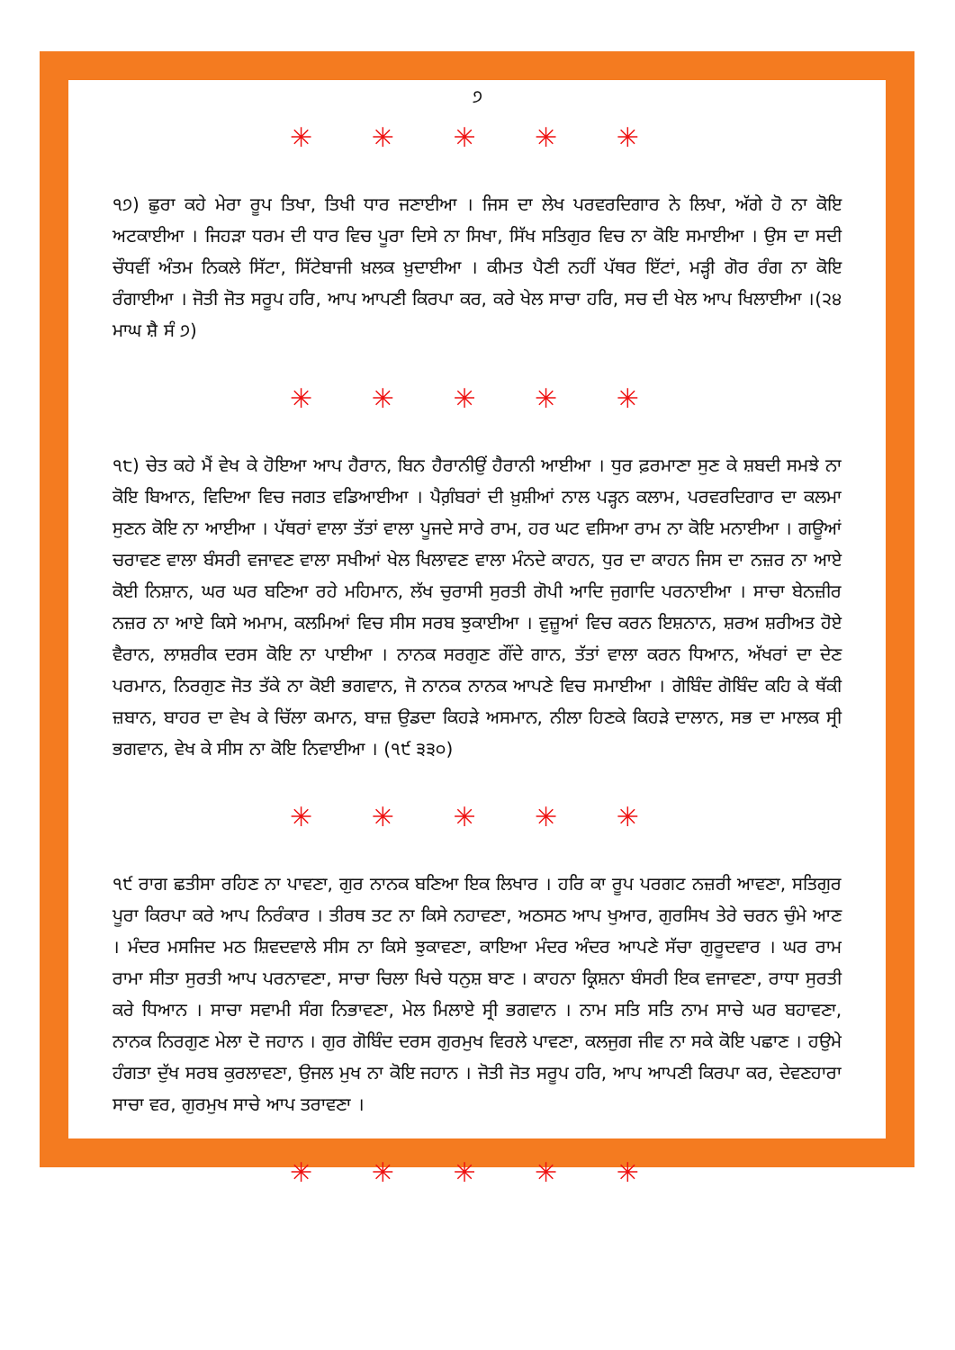੭
✳ ✳ ✳ ✳ ✳
੧੭) ਛੁਰਾ ਕਹੇ ਮੇਰਾ ਰੂਪ ਤਿਖਾ, ਤਿਖੀ ਧਾਰ ਜਣਾਈਆ । ਜਿਸ ਦਾ ਲੇਖ ਪਰਵਰਦਿਗਾਰ ਨੇ ਲਿਖਾ, ਅੱਗੇ ਹੋ ਨਾ ਕੋਇ ਅਟਕਾਈਆ । ਜਿਹੜਾ ਧਰਮ ਦੀ ਧਾਰ ਵਿਚ ਪੂਰਾ ਦਿਸੇ ਨਾ ਸਿਖਾ, ਸਿੱਖ ਸਤਿਗੁਰ ਵਿਚ ਨਾ ਕੋਇ ਸਮਾਈਆ । ਉਸ ਦਾ ਸਦੀ ਚੌਧਵੀਂ ਅੰਤਮ ਨਿਕਲੇ ਸਿੱਟਾ, ਸਿੱਟੇਬਾਜੀ ਖ਼ਲਕ ਖ਼ੁਦਾਈਆ । ਕੀਮਤ ਪੈਣੀ ਨਹੀਂ ਪੱਥਰ ਇੱਟਾਂ, ਮੜ੍ਹੀ ਗੋਰ ਰੰਗ ਨਾ ਕੋਇ ਰੰਗਾਈਆ । ਜੋਤੀ ਜੋਤ ਸਰੂਪ ਹਰਿ, ਆਪ ਆਪਣੀ ਕਿਰਪਾ ਕਰ, ਕਰੇ ਖੇਲ ਸਾਚਾ ਹਰਿ, ਸਚ ਦੀ ਖੇਲ ਆਪ ਖਿਲਾਈਆ ।(੨੪ ਮਾਘ ਸ਼ੈ ਸੰ ੭)
✳ ✳ ✳ ✳ ✳
੧੮) ਚੇਤ ਕਹੇ ਮੈਂ ਵੇਖ ਕੇ ਹੋਇਆ ਆਪ ਹੈਰਾਨ, ਬਿਨ ਹੈਰਾਨੀਉਂ ਹੈਰਾਨੀ ਆਈਆ । ਧੁਰ ਫ਼ਰਮਾਣਾ ਸੁਣ ਕੇ ਸ਼ਬਦੀ ਸਮਝੇ ਨਾ ਕੋਇ ਬਿਆਨ, ਵਿਦਿਆ ਵਿਚ ਜਗਤ ਵਡਿਆਈਆ । ਪੈਗ਼ੰਬਰਾਂ ਦੀ ਖ਼ੁਸ਼ੀਆਂ ਨਾਲ ਪੜ੍ਹਨ ਕਲਾਮ, ਪਰਵਰਦਿਗਾਰ ਦਾ ਕਲਮਾ ਸੁਣਨ ਕੋਇ ਨਾ ਆਈਆ । ਪੱਥਰਾਂ ਵਾਲਾ ਤੱਤਾਂ ਵਾਲਾ ਪੂਜਦੇ ਸਾਰੇ ਰਾਮ, ਹਰ ਘਟ ਵਸਿਆ ਰਾਮ ਨਾ ਕੋਇ ਮਨਾਈਆ । ਗਊਆਂ ਚਰਾਵਣ ਵਾਲਾ ਬੰਸਰੀ ਵਜਾਵਣ ਵਾਲਾ ਸਖੀਆਂ ਖੇਲ ਖਿਲਾਵਣ ਵਾਲਾ ਮੰਨਦੇ ਕਾਹਨ, ਧੁਰ ਦਾ ਕਾਹਨ ਜਿਸ ਦਾ ਨਜ਼ਰ ਨਾ ਆਏ ਕੋਈ ਨਿਸ਼ਾਨ, ਘਰ ਘਰ ਬਣਿਆ ਰਹੇ ਮਹਿਮਾਨ, ਲੱਖ ਚੁਰਾਸੀ ਸੁਰਤੀ ਗੋਪੀ ਆਦਿ ਜੁਗਾਦਿ ਪਰਨਾਈਆ । ਸਾਚਾ ਬੇਨਜ਼ੀਰ ਨਜ਼ਰ ਨਾ ਆਏ ਕਿਸੇ ਅਮਾਮ, ਕਲਮਿਆਂ ਵਿਚ ਸੀਸ ਸਰਬ ਝੁਕਾਈਆ । ਵੁਜ਼ੂਆਂ ਵਿਚ ਕਰਨ ਇਸ਼ਨਾਨ, ਸ਼ਰਅ ਸ਼ਰੀਅਤ ਹੋਏ ਵੈਰਾਨ, ਲਾਸ਼ਰੀਕ ਦਰਸ ਕੋਇ ਨਾ ਪਾਈਆ । ਨਾਨਕ ਸਰਗੁਣ ਗੌਂਦੇ ਗਾਨ, ਤੱਤਾਂ ਵਾਲਾ ਕਰਨ ਧਿਆਨ, ਅੱਖਰਾਂ ਦਾ ਦੇਣ ਪਰਮਾਨ, ਨਿਰਗੁਣ ਜੋਤ ਤੱਕੇ ਨਾ ਕੋਈ ਭਗਵਾਨ, ਜੋ ਨਾਨਕ ਨਾਨਕ ਆਪਣੇ ਵਿਚ ਸਮਾਈਆ । ਗੋਬਿੰਦ ਗੋਬਿੰਦ ਕਹਿ ਕੇ ਥੱਕੀ ਜ਼ਬਾਨ, ਬਾਹਰ ਦਾ ਵੇਖ ਕੇ ਚਿੱਲਾ ਕਮਾਨ, ਬਾਜ਼ ਉਡਦਾ ਕਿਹੜੇ ਅਸਮਾਨ, ਨੀਲਾ ਹਿਣਕੇ ਕਿਹੜੇ ਦਾਲਾਨ, ਸਭ ਦਾ ਮਾਲਕ ਸ੍ਰੀ ਭਗਵਾਨ, ਵੇਖ ਕੇ ਸੀਸ ਨਾ ਕੋਇ ਨਿਵਾਈਆ । (੧੯ ੩੩੦)
✳ ✳ ✳ ✳ ✳
੧੯ ਰਾਗ ਛਤੀਸਾ ਰਹਿਣ ਨਾ ਪਾਵਣਾ, ਗੁਰ ਨਾਨਕ ਬਣਿਆ ਇਕ ਲਿਖਾਰ । ਹਰਿ ਕਾ ਰੂਪ ਪਰਗਟ ਨਜ਼ਰੀ ਆਵਣਾ, ਸਤਿਗੁਰ ਪੂਰਾ ਕਿਰਪਾ ਕਰੇ ਆਪ ਨਿਰੰਕਾਰ । ਤੀਰਥ ਤਟ ਨਾ ਕਿਸੇ ਨਹਾਵਣਾ, ਅਠਸਠ ਆਪ ਖੁਆਰ, ਗੁਰਸਿਖ ਤੇਰੇ ਚਰਨ ਚੁੰਮੇ ਆਣ । ਮੰਦਰ ਮਸਜਿਦ ਮਠ ਸ਼ਿਵਦਵਾਲੇ ਸੀਸ ਨਾ ਕਿਸੇ ਝੁਕਾਵਣਾ, ਕਾਇਆ ਮੰਦਰ ਅੰਦਰ ਆਪਣੇ ਸੱਚਾ ਗੁਰੂਦਵਾਰ । ਘਰ ਰਾਮ ਰਾਮਾ ਸੀਤਾ ਸੁਰਤੀ ਆਪ ਪਰਨਾਵਣਾ, ਸਾਚਾ ਚਿਲਾ ਖਿਚੇ ਧਨੁਸ਼ ਬਾਣ । ਕਾਹਨਾ ਕ੍ਰਿਸ਼ਨਾ ਬੰਸਰੀ ਇਕ ਵਜਾਵਣਾ, ਰਾਧਾ ਸੁਰਤੀ ਕਰੇ ਧਿਆਨ । ਸਾਚਾ ਸਵਾਮੀ ਸੰਗ ਨਿਭਾਵਣਾ, ਮੇਲ ਮਿਲਾਏ ਸ੍ਰੀ ਭਗਵਾਨ । ਨਾਮ ਸਤਿ ਸਤਿ ਨਾਮ ਸਾਚੇ ਘਰ ਬਹਾਵਣਾ, ਨਾਨਕ ਨਿਰਗੁਣ ਮੇਲਾ ਦੋ ਜਹਾਨ । ਗੁਰ ਗੋਬਿੰਦ ਦਰਸ ਗੁਰਮੁਖ ਵਿਰਲੇ ਪਾਵਣਾ, ਕਲਜੁਗ ਜੀਵ ਨਾ ਸਕੇ ਕੋਇ ਪਛਾਣ । ਹਉਮੇ ਹੰਗਤਾ ਦੁੱਖ ਸਰਬ ਕੁਰਲਾਵਣਾ, ਉਜਲ ਮੁਖ ਨਾ ਕੋਇ ਜਹਾਨ । ਜੋਤੀ ਜੋਤ ਸਰੂਪ ਹਰਿ, ਆਪ ਆਪਣੀ ਕਿਰਪਾ ਕਰ, ਦੇਵਣਹਾਰਾ ਸਾਚਾ ਵਰ, ਗੁਰਮੁਖ ਸਾਚੇ ਆਪ ਤਰਾਵਣਾ ।
✳ ✳ ✳ ✳ ✳